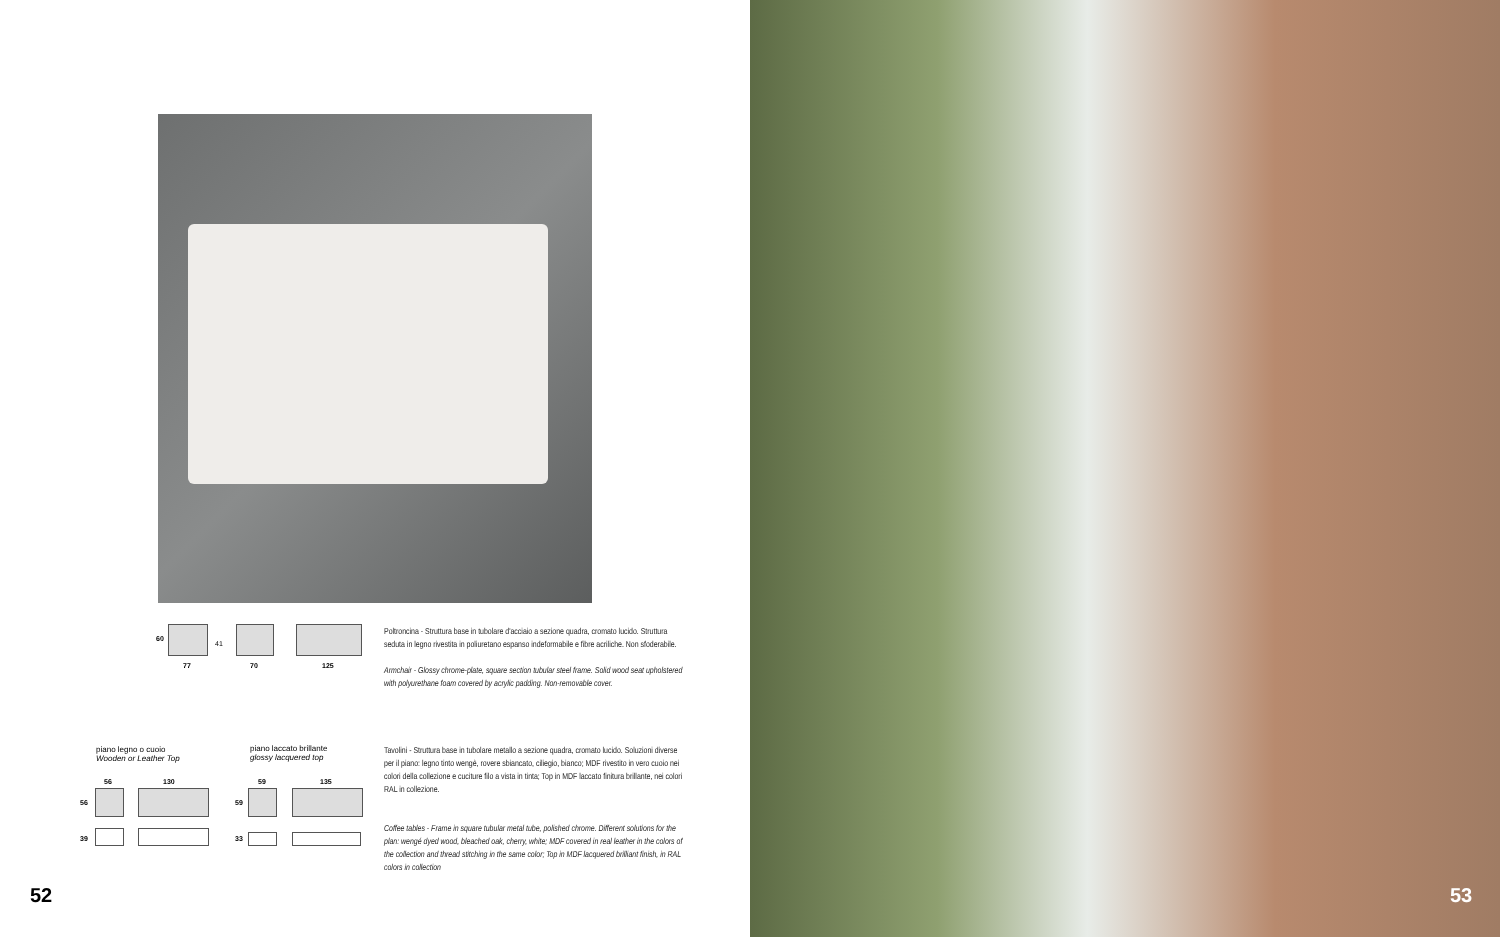60
41
77 70 125
Poltroncina - Struttura base in tubolare d'acciaio a sezione quadra, cromato lucido. Struttura seduta in legno rivestita in poliuretano espanso indeformabile e fibre acriliche. Non sfoderabile.
Armchair - Glossy chrome-plate, square section tubular steel frame. Solid wood seat upholstered with polyurethane foam covered by acrylic padding. Non-removable cover.
piano legno o cuoio
Wooden or Leather Top
piano laccato brillante
glossy lacquered top
56 130 59 135
56 59
39 33
Tavolini - Struttura base in tubolare metallo a sezione quadra, cromato lucido. Soluzioni diverse per il piano: legno tinto wengè, rovere sbiancato, ciliegio, bianco; MDF rivestito in vero cuoio nei colori della collezione e cuciture filo a vista in tinta; Top in MDF laccato finitura brillante, nei colori RAL in collezione.
Coffee tables - Frame in square tubular metal tube, polished chrome. Different solutions for the plan: wengé dyed wood, bleached oak, cherry, white; MDF covered in real leather in the colors of the collection and thread stitching in the same color; Top in MDF lacquered brilliant finish, in RAL colors in collection
52
53